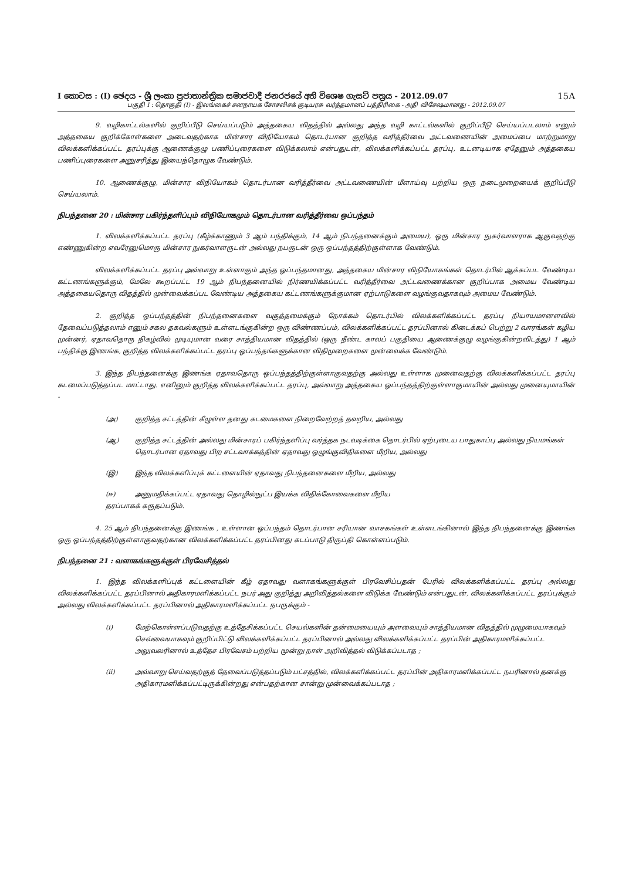I කොටස : (I) ඡෙදය - ශ්‍රී ලංකා ප්‍රජාතාන්ත්‍රික සමාජවාදී ජනරජයේ අති විශෙෂ ගැසට් පත්‍රය - 2012.09.07 15A
பகுதி I : தொகுதி (I) - இலங்கைச் சனநாயக சோசலிசக் குடியரசு வர்த்தமானப் பத்திரிகை - அதி விசேஷமானது - 2012.09.07
9. வழிகாட்டல்களில் குறிப்பீடு செய்யப்படும் அத்தகைய விதத்தில் அல்லது அந்த வழி காட்டல்களில் குறிப்பீடு செய்யப்படலாம் எனும் அத்தகைய குறிக்கோள்களை அடைவதற்காக மின்சார விநியோகம் தொடர்பான குறித்த வரித்தீர்வை அட்டவணையின் அமைப்பை மாற்றுமாறு விலக்களிக்கப்பட்ட தரப்புக்கு ஆணைக்குழு பணிப்புரைகளை விடுக்கலாம் என்பதுடன், விலக்களிக்கப்பட்ட தரப்பு, உடனடியாக ஏதேனும் அத்தகைய பணிப்புரைகளை அனுசரித்து இயைந்தொழுக வேண்டும்.
10. ஆணைக்குழு, மின்சார விநியோகம் தொடர்பான வரித்தீர்வை அட்டவணையின் மீளாய்வு பற்றிய ஒரு நடைமுறையைக் குறிப்பீடு செய்யலாம்.
நிபந்தனை 20 : மின்சார பகிர்ந்தளிப்பும் விநியோகமும் தொடர்பான வரித்தீர்வை ஒப்பந்தம்
1. விலக்களிக்கப்பட்ட தரப்பு (கீழ்க்காணும் 3 ஆம் பந்திக்கும், 14 ஆம் நிபந்தனைக்கும் அமைய), ஒரு மின்சார நுகர்வாளராக ஆகுவதற்கு எண்ணுகின்ற எவரேனுமொரு மின்சார நுகர்வாளருடன் அல்லது நபருடன் ஒரு ஒப்பந்தத்திற்குள்ளாக வேண்டும்.
விலக்களிக்கப்பட்ட தரப்பு அவ்வாறு உள்ளாகும் அந்த ஒப்பந்தமானது, அத்தகைய மின்சார விநியோகங்கள் தொடர்பில் ஆக்கப்பட வேண்டிய கட்டணங்களுக்கும், மேலே கூறப்பட்ட 19 ஆம் நிபந்தனையில் நிர்ணயிக்கப்பட்ட வரித்தீர்வை அட்டவணைக்கான குறிப்பாக அமைய வேண்டிய அத்தகையதொரு விதத்தில் முன்வைக்கப்பட வேண்டிய அத்தகைய கட்டணங்களுக்குமான ஏற்பாடுகளை வழங்குவதாகவும் அமைய வேண்டும்.
2. குறித்த ஒப்பந்தத்தின் நிபந்தனைகளை வகுத்தமைக்கும் நோக்கம் தொடர்பில் விலக்களிக்கப்பட்ட தரப்பு நியாயமானளவில் தேவைப்படுத்தலாம் எனும் சகல தகவல்களும் உள்ளடங்குகின்ற ஒரு விண்ணப்பம், விலக்களிக்கப்பட்ட தரப்பினால் கிடைக்கப் பெற்று 2 வாரங்கள் கழிய முன்னர், ஏதாவதொரு நிகழ்வில் முடியுமான வரை சாத்தியமான விதத்தில் (ஒரு நீண்ட காலப் பகுதியை ஆணைக்குழு வழங்குகின்றவிடத்து) 1 ஆம் பந்திக்கு இணங்க, குறித்த விலக்களிக்கப்பட்ட தரப்பு ஒப்பந்தங்களுக்கான விதிமுறைகளை முன்வைக்க வேண்டும்.
3. இந்த நிபந்தனைக்கு இணங்க ஏதாவதொரு ஒப்பந்தத்திற்குள்ளாகுவதற்கு அல்லது உள்ளாக முனைவதற்கு விலக்களிக்கப்பட்ட தரப்பு கடமைப்படுத்தப்பட மாட்டாது. எனினும் குறித்த விலக்களிக்கப்பட்ட தரப்பு, அவ்வாறு அத்தகைய ஒப்பந்தத்திற்குள்ளாகுமாயின் அல்லது முனையுமாயின் -
(அ) குறித்த சட்டத்தின் கீழுள்ள தனது கடமைகளை நிறைவேற்றத் தவறிய, அல்லது
(ஆ) குறித்த சட்டத்தின் அல்லது மின்சாரப் பகிர்ந்தளிப்பு வர்த்தக நடவடிக்கை தொடர்பில் ஏற்புடைய பாதுகாப்பு அல்லது நியமங்கள் தொடர்பான ஏதாவது பிற சட்டவாக்கத்தின் ஏதாவது ஒழுங்குவிதிகளை மீறிய, அல்லது
(இ) இந்த விலக்களிப்புக் கட்டளையின் ஏதாவது நிபந்தனைகளை மீறிய, அல்லது
(ஈ) அனுமதிக்கப்பட்ட ஏதாவது தொழில்நுட்ப இயக்க விதிக்கோவைகளை மீறிய
தரப்பாகக் கருதப்படும்.
4. 25 ஆம் நிபந்தனைக்கு இணங்க , உள்ளான ஒப்பந்தம் தொடர்பான சரியான வாசகங்கள் உள்ளடங்கினால் இந்த நிபந்தனைக்கு இணங்க ஒரு ஒப்பந்தத்திற்குள்ளாகுவதற்கான விலக்களிக்கப்பட்ட தரப்பினது கடப்பாடு திருப்தி கொள்ளப்படும்.
நிபந்தனை 21 : வளாகங்களுக்குள் பிரவேசித்தல்
1. இந்த விலக்களிப்புக் கட்டளையின் கீழ் ஏதாவது வளாகங்களுக்குள் பிரவேசிப்பதன் பேரில் விலக்களிக்கப்பட்ட தரப்பு அல்லது விலக்களிக்கப்பட்ட தரப்பினால் அதிகாரமளிக்கப்பட்ட நபர் அது குறித்து அறிவித்தல்களை விடுக்க வேண்டும் என்பதுடன், விலக்களிக்கப்பட்ட தரப்புக்கும் அல்லது விலக்களிக்கப்பட்ட தரப்பினால் அதிகாரமளிக்கப்பட்ட நபருக்கும் -
(i) மேற்கொள்ளப்படுவதற்கு உத்தேசிக்கப்பட்ட செயல்களின் தன்மையையும் அளவையும் சாத்தியமான விதத்தில் முழுமையாகவும் செவ்வையாகவும் குறிப்பிட்டு விலக்களிக்கப்பட்ட தரப்பினால் அல்லது விலக்களிக்கப்பட்ட தரப்பின் அதிகாரமளிக்கப்பட்ட அலுவலரினால் உத்தேச பிரவேசம் பற்றிய மூன்று நாள் அறிவித்தல் விடுக்கப்படாத ;
(ii) அவ்வாறு செய்வதற்குத் தேவைப்படுத்தப்படும் பட்சத்தில், விலக்களிக்கப்பட்ட தரப்பின் அதிகாரமளிக்கப்பட்ட நபரினால் தனக்கு அதிகாரமளிக்கப்பட்டிருக்கின்றது என்பதற்கான சான்று முன்வைக்கப்படாத ;